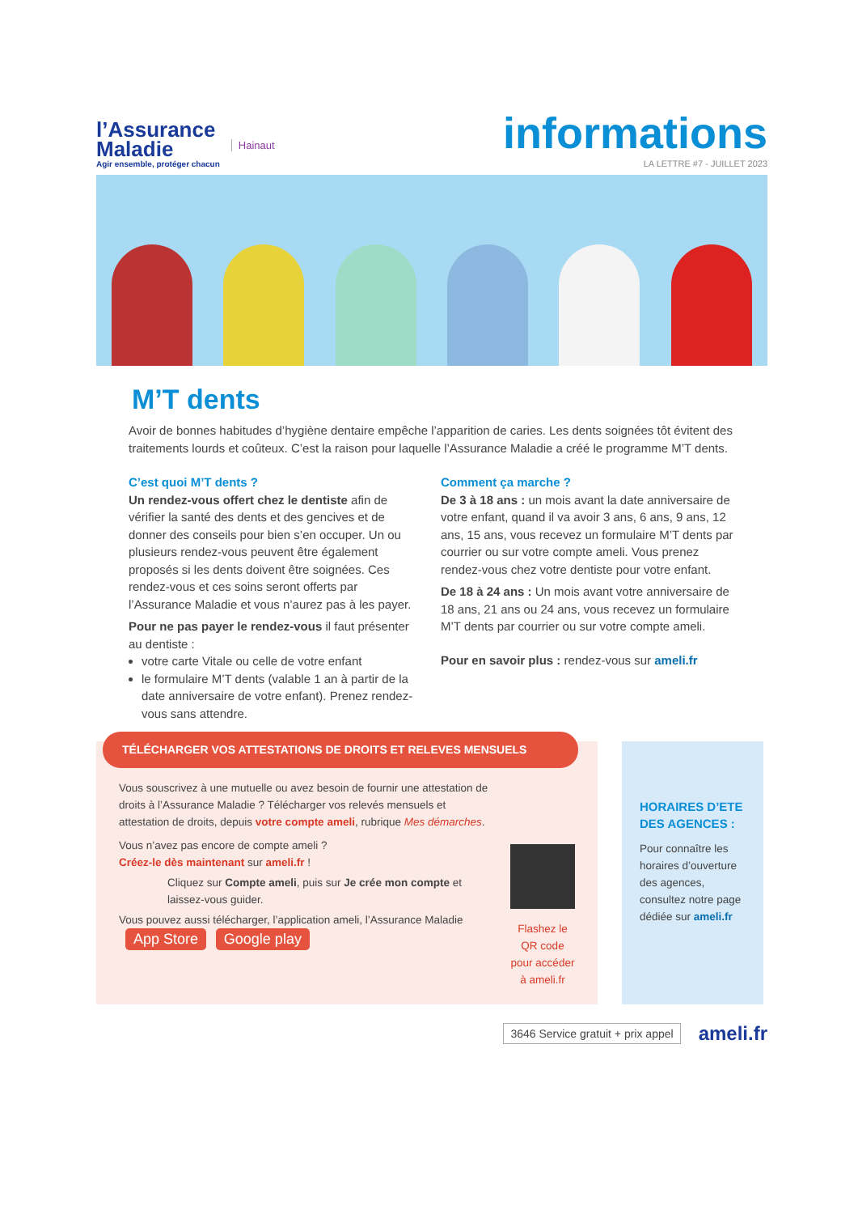l’Assurance
Maladie
Agir ensemble, protéger chacun
Hainaut
informations
LA LETTRE #7 - JUILLET 2023
M’T dents
Avoir de bonnes habitudes d’hygiène dentaire empêche l’apparition de caries. Les dents soignées tôt évitent des traitements lourds et coûteux. C’est la raison pour laquelle l’Assurance Maladie a créé le programme M’T dents.
C’est quoi M’T dents ?
Un rendez-vous offert chez le dentiste afin de vérifier la santé des dents et des gencives et de donner des conseils pour bien s’en occuper. Un ou plusieurs rendez-vous peuvent être également proposés si les dents doivent être soignées. Ces rendez-vous et ces soins seront offerts par l’Assurance Maladie et vous n’aurez pas à les payer.
Pour ne pas payer le rendez-vous il faut présenter au dentiste :
votre carte Vitale ou celle de votre enfant
le formulaire M’T dents (valable 1 an à partir de la date anniversaire de votre enfant). Prenez rendez-vous sans attendre.
Comment ça marche ?
De 3 à 18 ans : un mois avant la date anniversaire de votre enfant, quand il va avoir 3 ans, 6 ans, 9 ans, 12 ans, 15 ans, vous recevez un formulaire M’T dents par courrier ou sur votre compte ameli. Vous prenez rendez-vous chez votre dentiste pour votre enfant.
De 18 à 24 ans : Un mois avant votre anniversaire de 18 ans, 21 ans ou 24 ans, vous recevez un formulaire M’T dents par courrier ou sur votre compte ameli.
Pour en savoir plus : rendez-vous sur ameli.fr
TÉLÉCHARGER VOS ATTESTATIONS DE DROITS ET RELEVES MENSUELS
Vous souscrivez à une mutuelle ou avez besoin de fournir une attestation de droits à l’Assurance Maladie ? Télécharger vos relevés mensuels et attestation de droits, depuis votre compte ameli, rubrique Mes démarches.
Vous n’avez pas encore de compte ameli ?
Créez-le dès maintenant sur ameli.fr !
Cliquez sur Compte ameli, puis sur Je crée mon compte et laissez-vous guider.
Vous pouvez aussi télécharger, l’application ameli, l’Assurance Maladie App Store Google play
Flashez le QR code pour accéder à ameli.fr
HORAIRES D’ETE DES AGENCES :
Pour connaître les horaires d’ouverture des agences, consultez notre page dédiée sur ameli.fr
3646 Service gratuit + prix appel ameli.fr